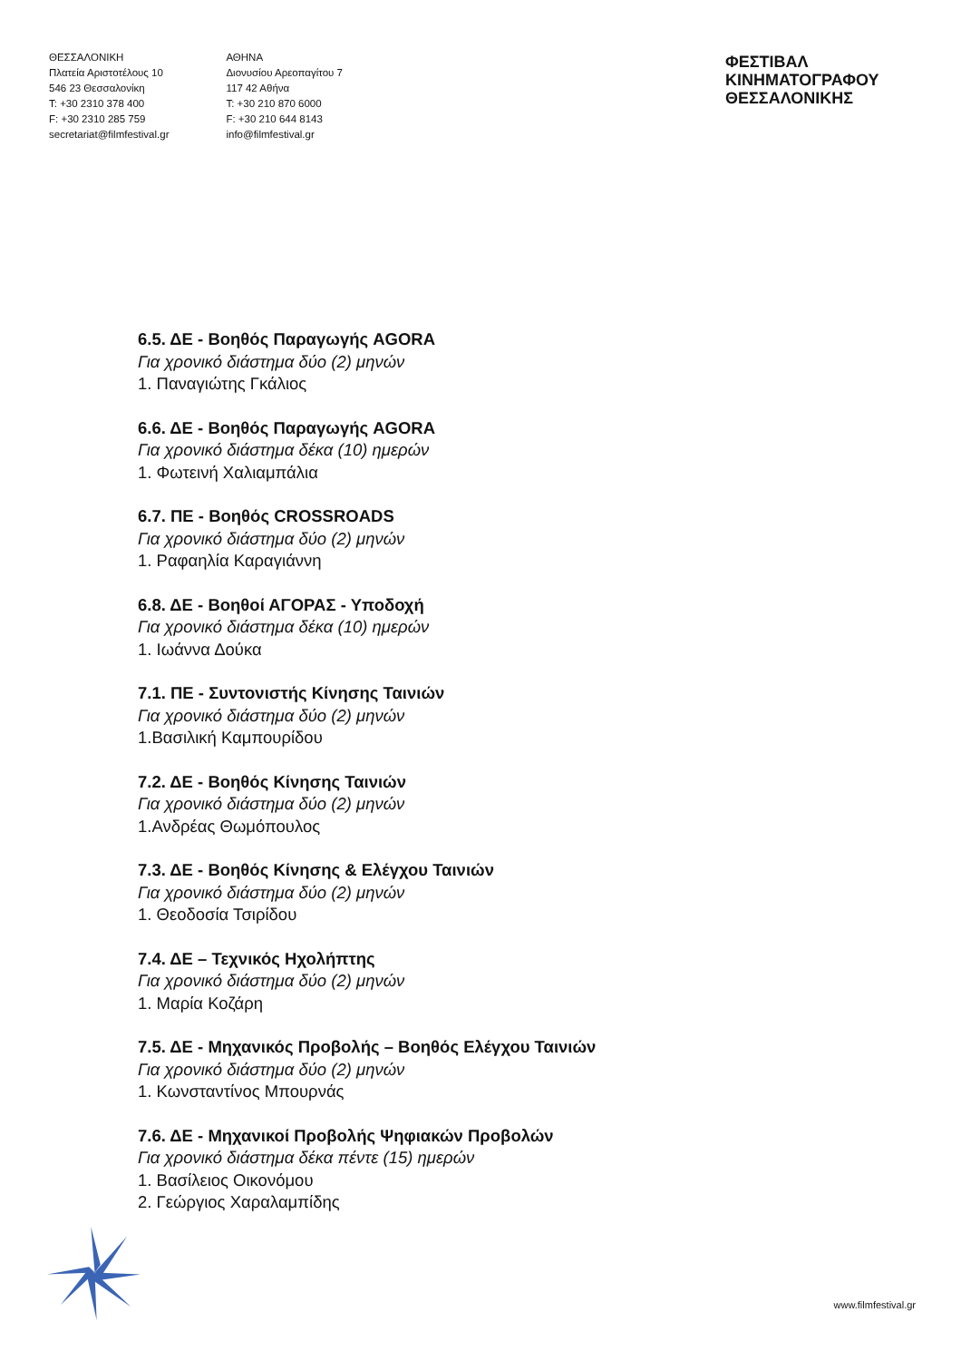ΘΕΣΣΑΛΟΝΙΚΗ
Πλατεία Αριστοτέλους 10
546 23 Θεσσαλονίκη
T: +30 2310 378 400
F: +30 2310 285 759
secretariat@filmfestival.gr
ΑΘΗΝΑ
Διονυσίου Αρεοπαγίτου 7
117 42 Αθήνα
T: +30 210 870 6000
F: +30 210 644 8143
info@filmfestival.gr
ΦΕΣΤΙΒΑΛ ΚΙΝΗΜΑΤΟΓΡΑΦΟΥ
ΘΕΣΣΑΛΟΝΙΚΗΣ
6.5. ΔΕ - Βοηθός Παραγωγής AGORA
Για χρονικό διάστημα δύο (2) μηνών
1. Παναγιώτης Γκάλιος
6.6. ΔΕ - Βοηθός Παραγωγής AGORA
Για χρονικό διάστημα δέκα (10) ημερών
1. Φωτεινή Χαλιαμπάλια
6.7. ΠΕ - Βοηθός CROSSROADS
Για χρονικό διάστημα δύο (2) μηνών
1. Ραφαηλία Καραγιάννη
6.8. ΔΕ - Βοηθοί ΑΓΟΡΑΣ - Υποδοχή
Για χρονικό διάστημα δέκα (10) ημερών
1. Ιωάννα Δούκα
7.1. ΠΕ - Συντονιστής Κίνησης Ταινιών
Για χρονικό διάστημα δύο (2) μηνών
1.Βασιλική Καμπουρίδου
7.2. ΔΕ - Βοηθός Κίνησης Ταινιών
Για χρονικό διάστημα δύο (2) μηνών
1.Ανδρέας Θωμόπουλος
7.3. ΔΕ - Βοηθός Κίνησης & Ελέγχου Ταινιών
Για χρονικό διάστημα δύο (2) μηνών
1. Θεοδοσία Τσιρίδου
7.4. ΔΕ – Τεχνικός Ηχολήπτης
Για χρονικό διάστημα δύο (2) μηνών
1. Μαρία Κοζάρη
7.5. ΔΕ - Μηχανικός Προβολής – Βοηθός Ελέγχου Ταινιών
Για χρονικό διάστημα δύο (2) μηνών
1. Κωνσταντίνος Μπουρνάς
7.6. ΔΕ - Μηχανικοί Προβολής Ψηφιακών Προβολών
Για χρονικό διάστημα δέκα πέντε (15) ημερών
1. Βασίλειος Οικονόμου
2. Γεώργιος Χαραλαμπίδης
www.filmfestival.gr